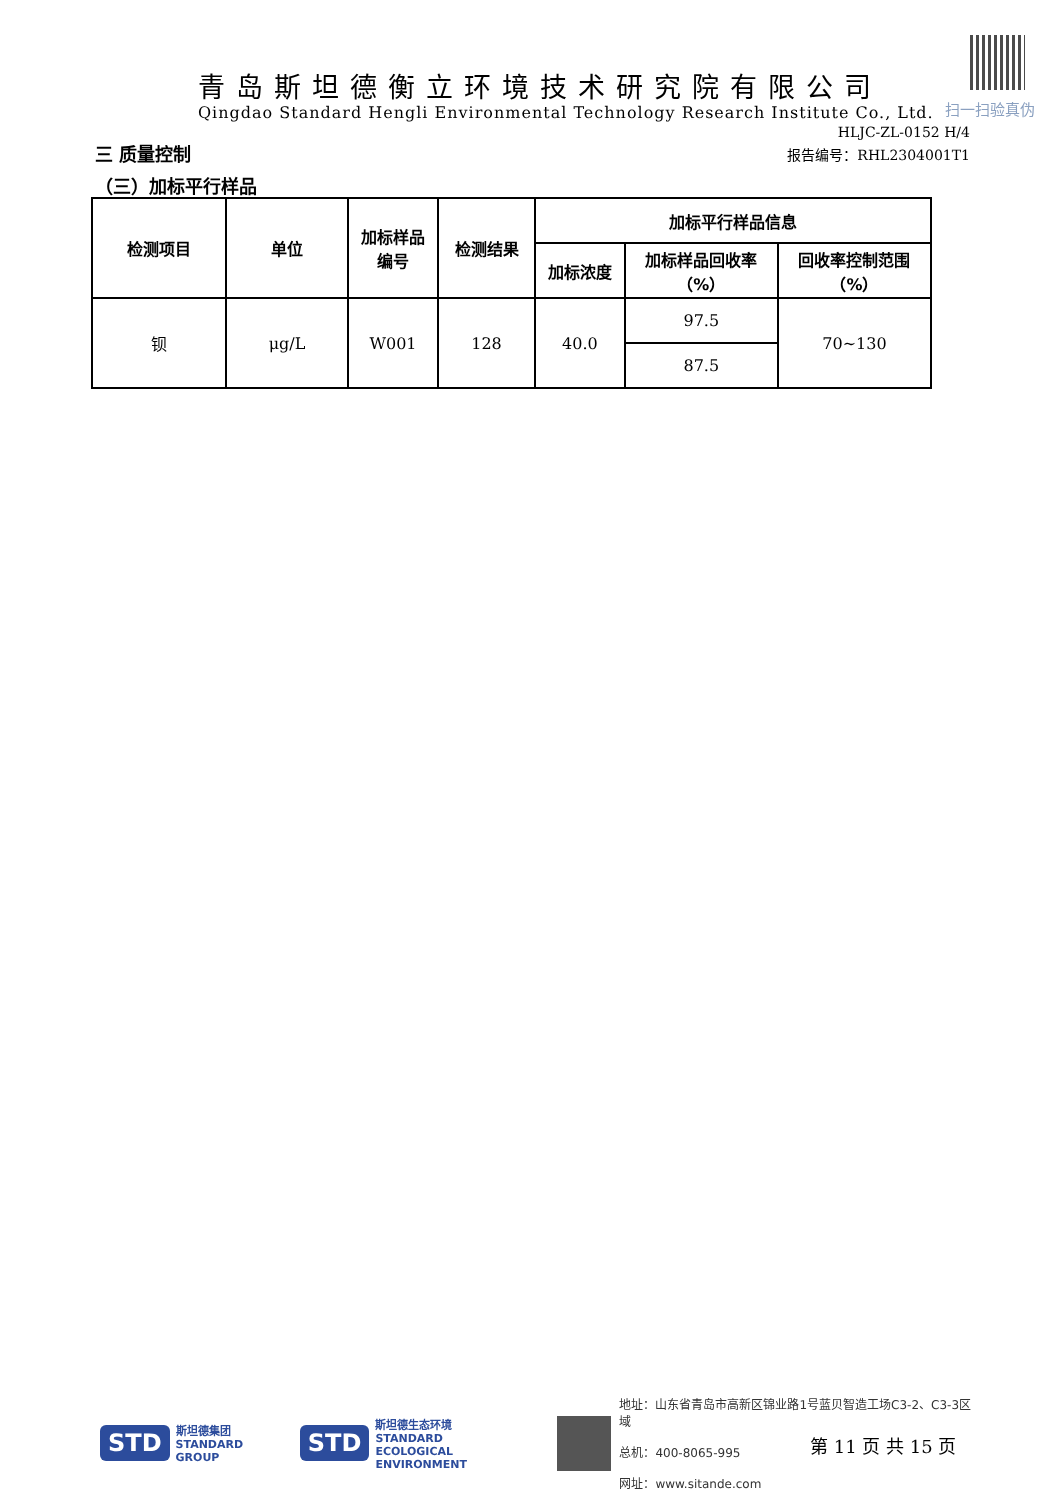扫一扫验真伪
青岛斯坦德衡立环境技术研究院有限公司
Qingdao Standard Hengli Environmental Technology Research Institute Co., Ltd.
HLJC-ZL-0152 H/4
三 质量控制 报告编号：RHL2304001T1
（三）加标平行样品
| 检测项目 | 单位 | 加标样品 编号 | 检测结果 | 加标平行样品信息 | | |
| --- | --- | --- | --- | --- | --- | --- |
| | | | | 加标浓度 | 加标样品回收率 （%） | 回收率控制范围 （%） |
| 钡 | μg/L | W001 | 128 | 40.0 | 97.5 | 70~130 |
| | | | | | 87.5 | |
STD 斯坦德集团
STANDARD GROUP STD 斯坦德生态环境
STANDARD
ECOLOGICAL ENVIRONMENT
地址：山东省青岛市高新区锦业路1号蓝贝智造工场C3-2、C3-3区域
总机：400-8065-995
网址：www.sitande.com
第 11 页 共 15 页